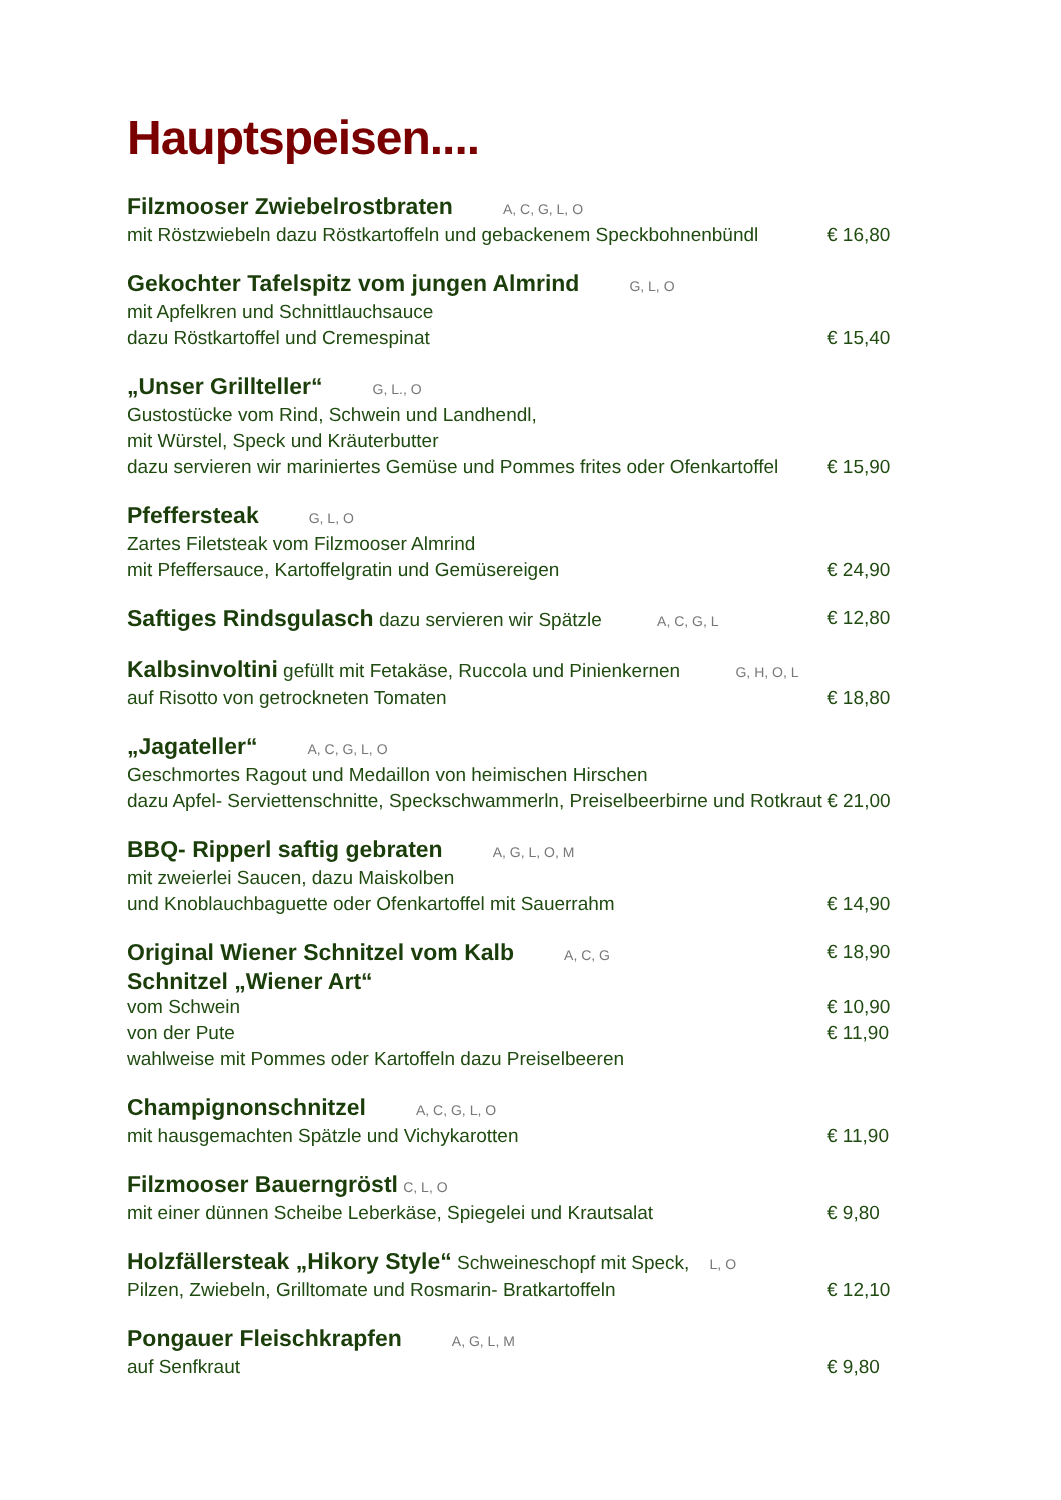Hauptspeisen....
Filzmooser Zwiebelrostbraten A, C, G, L, O
mit Röstzwiebeln dazu Röstkartoffeln und gebackenem Speckbohnenbündl € 16,80
Gekochter Tafelspitz vom jungen Almrind G, L, O
mit Apfelkren und Schnittlauchsauce
dazu Röstkartoffel und Cremespinat € 15,40
„Unser Grillteller“G, L., O
Gustostücke vom Rind, Schwein und Landhendl,
mit Würstel, Speck und Kräuterbutter
dazu servieren wir mariniertes Gemüse und Pommes frites oder Ofenkartoffel € 15,90
Pfeffersteak G, L, O
Zartes Filetsteak vom Filzmooser Almrind
mit Pfeffersauce, Kartoffelgratin und Gemüsereigen € 24,90
Saftiges Rindsgulasch dazu servieren wir Spätzle A, C, G, L € 12,80
Kalbsinvoltini gefüllt mit Fetakäse, Ruccola und Pinienkernen G, H, O, L
auf Risotto von getrockneten Tomaten € 18,80
„Jagateller“A, C, G, L, O
Geschmortes Ragout und Medaillon von heimischen Hirschen
dazu Apfel- Serviettenschnitte, Speckschwammerln, Preiselbeerbirne und Rotkraut € 21,00
BBQ- Ripperl saftig gebraten A, G, L, O, M
mit zweierlei Saucen, dazu Maiskolben
und Knoblauchbaguette oder Ofenkartoffel mit Sauerrahm € 14,90
Original Wiener Schnitzel vom Kalb A, C, G € 18,90
Schnitzel „Wiener Art“
vom Schwein € 10,90
von der Pute € 11,90
wahlweise mit Pommes oder Kartoffeln dazu Preiselbeeren
Champignonschnitzel A, C, G, L, O
mit hausgemachten Spätzle und Vichykarotten € 11,90
Filzmooser Bauerngröstl C, L, O
mit einer dünnen Scheibe Leberkäse, Spiegelei und Krautsalat € 9,80
Holzfällersteak „Hikory Style“ Schweineschopf mit Speck, L, O
Pilzen, Zwiebeln, Grilltomate und Rosmarin- Bratkartoffeln € 12,10
Pongauer Fleischkrapfen A, G, L, M
auf Senfkraut € 9,80